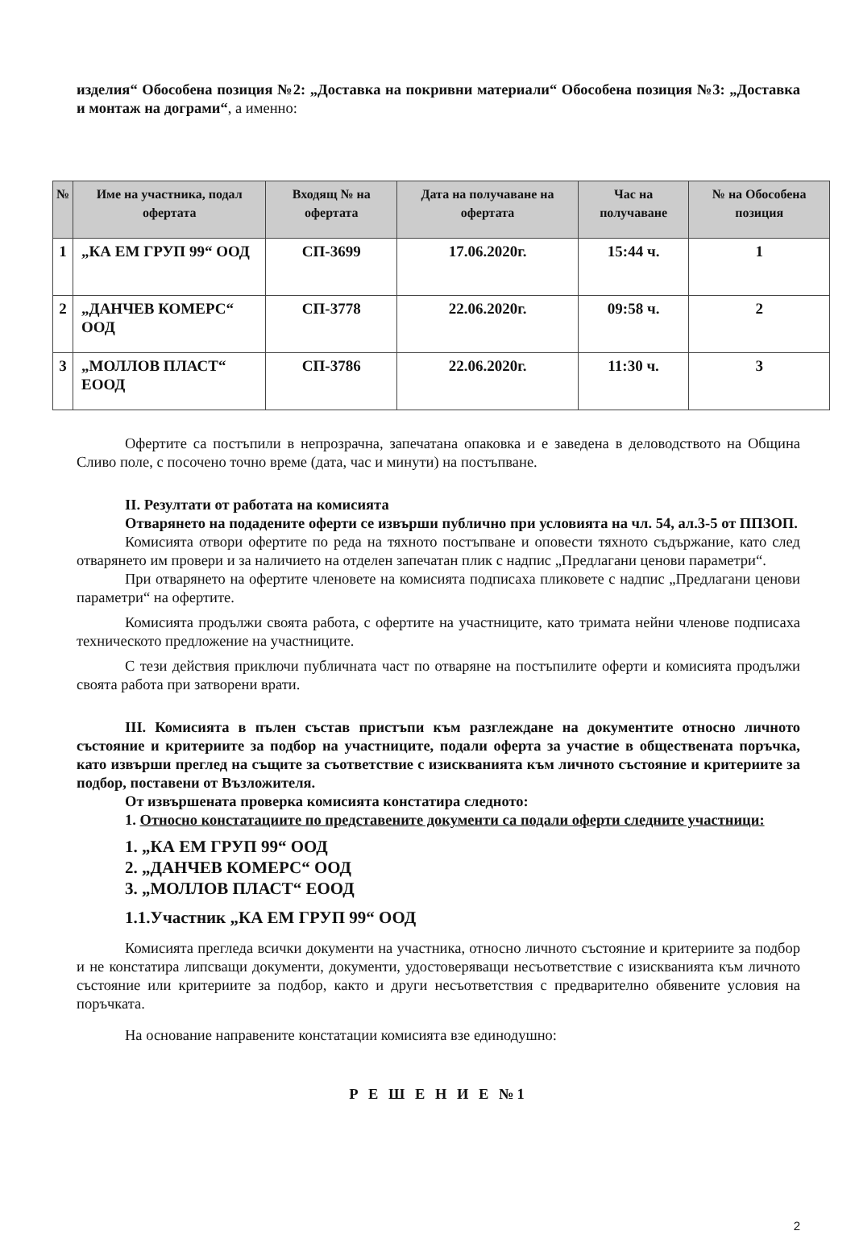изделия“ Обособена позиция №2: „Доставка на покривни материали“ Обособена позиция №3: „Доставка и монтаж на дограми“, а именно:
| № | Име на участника, подал офертата | Входящ № на офертата | Дата на получаване на офертата | Час на получаване | № на Обособена позиция |
| --- | --- | --- | --- | --- | --- |
| 1 | „КА ЕМ ГРУП 99“ ООД | СП-3699 | 17.06.2020г. | 15:44 ч. | 1 |
| 2 | „ДАНЧЕВ КОМЕРС“ ООД | СП-3778 | 22.06.2020г. | 09:58 ч. | 2 |
| 3 | „МОЛЛОВ ПЛАСТ“ ЕООД | СП-3786 | 22.06.2020г. | 11:30 ч. | 3 |
Офертите са постъпили в непрозрачна, запечатана опаковка и е заведена в деловодството на Община Сливо поле, с посочено точно време (дата, час и минути) на постъпване.
II. Резултати от работата на комисията
Отварянето на подадените оферти се извърши публично при условията на чл. 54, ал.3-5 от ППЗОП.
Комисията отвори офертите по реда на тяхното постъпване и оповести тяхното съдържание, като след отварянето им провери и за наличието на отделен запечатан плик с надпис „Предлагани ценови параметри“.
При отварянето на офертите членовете на комисията подписаха пликовете с надпис „Предлагани ценови параметри“ на офертите.
Комисията продължи своята работа, с офертите на участниците, като тримата нейни членове подписаха техническото предложение на участниците.
С тези действия приключи публичната част по отваряне на постъпилите оферти и комисията продължи своята работа при затворени врати.
III. Комисията в пълен състав пристъпи към разглеждане на документите относно личното състояние и критериите за подбор на участниците, подали оферта за участие в обществената поръчка, като извърши преглед на същите за съответствие с изискванията към личното състояние и критериите за подбор, поставени от Възложителя.
От извършената проверка комисията констатира следното:
1. Относно констатациите по представените документи са подали оферти следните участници:
1. „КА ЕМ ГРУП 99“ ООД
2. „ДАНЧЕВ КОМЕРС“ ООД
3. „МОЛЛОВ ПЛАСТ“ ЕООД
1.1.Участник „КА ЕМ ГРУП 99“ ООД
Комисията прегледа всички документи на участника, относно личното състояние и критериите за подбор и не констатира липсващи документи, документи, удостоверяващи несъответствие с изискванията към личното състояние или критериите за подбор, както и други несъответствия с предварително обявените условия на поръчката.
На основание направените констатации комисията взе единодушно:
Р Е Ш Е Н И Е №1
2